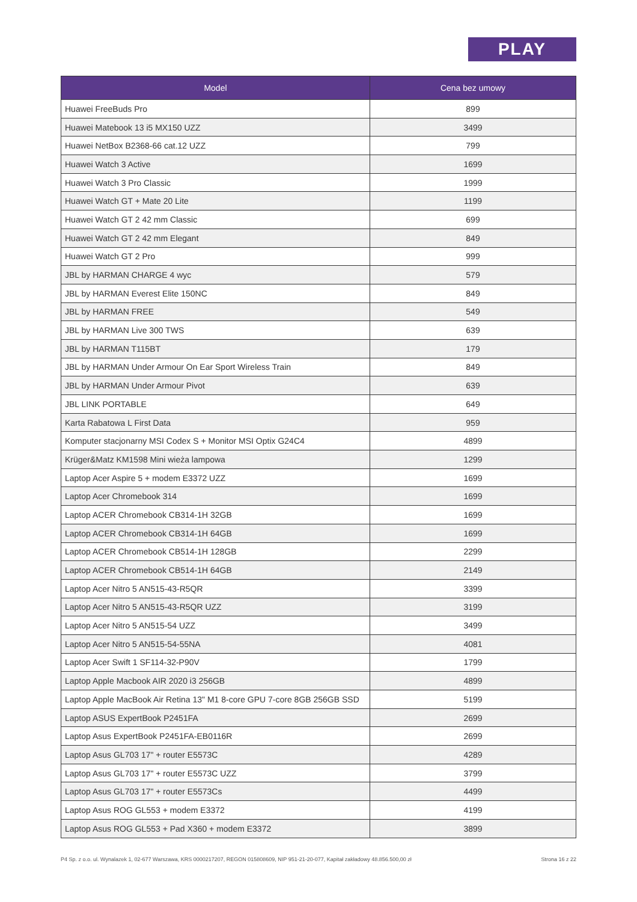PLAY
| Model | Cena bez umowy |
| --- | --- |
| Huawei FreeBuds Pro | 899 |
| Huawei Matebook 13 i5 MX150 UZZ | 3499 |
| Huawei NetBox B2368-66 cat.12 UZZ | 799 |
| Huawei Watch 3 Active | 1699 |
| Huawei Watch 3 Pro Classic | 1999 |
| Huawei Watch GT + Mate 20 Lite | 1199 |
| Huawei Watch GT 2 42 mm Classic | 699 |
| Huawei Watch GT 2 42 mm Elegant | 849 |
| Huawei Watch GT 2 Pro | 999 |
| JBL by HARMAN CHARGE 4 wyc | 579 |
| JBL by HARMAN Everest Elite 150NC | 849 |
| JBL by HARMAN FREE | 549 |
| JBL by HARMAN Live 300 TWS | 639 |
| JBL by HARMAN T115BT | 179 |
| JBL by HARMAN Under Armour On Ear Sport Wireless Train | 849 |
| JBL by HARMAN Under Armour Pivot | 639 |
| JBL LINK PORTABLE | 649 |
| Karta Rabatowa L First Data | 959 |
| Komputer stacjonarny MSI Codex S + Monitor MSI Optix G24C4 | 4899 |
| Krüger&Matz KM1598 Mini wieża lampowa | 1299 |
| Laptop Acer Aspire 5 + modem E3372 UZZ | 1699 |
| Laptop Acer Chromebook 314 | 1699 |
| Laptop ACER Chromebook CB314-1H 32GB | 1699 |
| Laptop ACER Chromebook CB314-1H 64GB | 1699 |
| Laptop ACER Chromebook CB514-1H 128GB | 2299 |
| Laptop ACER Chromebook CB514-1H 64GB | 2149 |
| Laptop Acer Nitro 5 AN515-43-R5QR | 3399 |
| Laptop Acer Nitro 5 AN515-43-R5QR UZZ | 3199 |
| Laptop Acer Nitro 5 AN515-54 UZZ | 3499 |
| Laptop Acer Nitro 5 AN515-54-55NA | 4081 |
| Laptop Acer Swift 1 SF114-32-P90V | 1799 |
| Laptop Apple Macbook AIR 2020 i3 256GB | 4899 |
| Laptop Apple MacBook Air Retina 13" M1 8-core GPU 7-core 8GB 256GB SSD | 5199 |
| Laptop ASUS ExpertBook P2451FA | 2699 |
| Laptop Asus ExpertBook P2451FA-EB0116R | 2699 |
| Laptop Asus GL703 17" + router E5573C | 4289 |
| Laptop Asus GL703 17" + router E5573C UZZ | 3799 |
| Laptop Asus GL703 17" + router E5573Cs | 4499 |
| Laptop Asus ROG GL553 + modem E3372 | 4199 |
| Laptop Asus ROG GL553 + Pad X360 + modem E3372 | 3899 |
P4 Sp. z o.o. ul. Wynalazek 1, 02-677 Warszawa, KRS 0000217207, REGON 015808609, NIP 951-21-20-077, Kapitał zakładowy 48.856.500,00 zł Strona 16 z 22